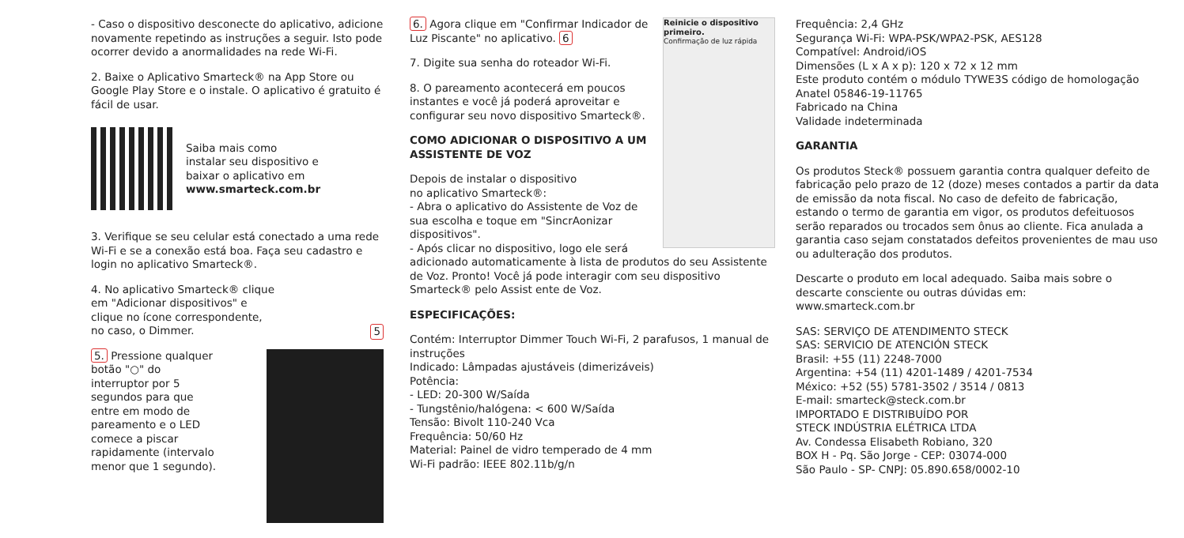- Caso o dispositivo desconecte do aplicativo, adicione novamente repetindo as instruções a seguir. Isto pode ocorrer devido a anormalidades na rede Wi-Fi.
2. Baixe o Aplicativo Smarteck® na App Store ou Google Play Store e o instale. O aplicativo é gratuito é fácil de usar.
Saiba mais como
instalar seu dispositivo e
baixar o aplicativo em
www.smarteck.com.br
3. Verifique se seu celular está conectado a uma rede Wi-Fi e se a conexão está boa. Faça seu cadastro e login no aplicativo Smarteck®.
4. No aplicativo Smarteck® clique
em "Adicionar dispositivos" e
clique no ícone correspondente,
no caso, o Dimmer. 5
5. Pressione qualquer botão "○" do interruptor por 5 segundos para que entre em modo de pareamento e o LED comece a piscar rapidamente (intervalo menor que 1 segundo).
Reinicie o dispositivo primeiro.
Confirmação de luz rápida
6. Agora clique em "Confirmar Indicador de Luz Piscante" no aplicativo. 6
7. Digite sua senha do roteador Wi-Fi.
8. O pareamento acontecerá em poucos instantes e você já poderá aproveitar e configurar seu novo dispositivo Smarteck®.
COMO ADICIONAR O DISPOSITIVO A UM ASSISTENTE DE VOZ
Depois de instalar o dispositivo
no aplicativo Smarteck®:
- Abra o aplicativo do Assistente de Voz de sua escolha e toque em "SincrAonizar dispositivos".
- Após clicar no dispositivo, logo ele será adicionado automaticamente à lista de produtos do seu Assistente de Voz. Pronto! Você já pode interagir com seu dispositivo Smarteck® pelo Assist ente de Voz.
ESPECIFICAÇÕES:
Contém: Interruptor Dimmer Touch Wi-Fi, 2 parafusos, 1 manual de instruções
Indicado: Lâmpadas ajustáveis (dimerizáveis)
Potência:
- LED: 20-300 W/Saída
- Tungstênio/halógena: < 600 W/Saída
Tensão: Bivolt 110-240 Vca
Frequência: 50/60 Hz
Material: Painel de vidro temperado de 4 mm
Wi-Fi padrão: IEEE 802.11b/g/n
Frequência: 2,4 GHz
Segurança Wi-Fi: WPA-PSK/WPA2-PSK, AES128
Compatível: Android/iOS
Dimensões (L x A x p): 120 x 72 x 12 mm
Este produto contém o módulo TYWE3S código de homologação Anatel 05846-19-11765
Fabricado na China
Validade indeterminada
GARANTIA
Os produtos Steck® possuem garantia contra qualquer defeito de fabricação pelo prazo de 12 (doze) meses contados a partir da data de emissão da nota fiscal. No caso de defeito de fabricação, estando o termo de garantia em vigor, os produtos defeituosos serão reparados ou trocados sem ônus ao cliente. Fica anulada a garantia caso sejam constatados defeitos provenientes de mau uso ou adulteração dos produtos.
Descarte o produto em local adequado. Saiba mais sobre o descarte consciente ou outras dúvidas em:
www.smarteck.com.br
SAS: SERVIÇO DE ATENDIMENTO STECK
SAS: SERVICIO DE ATENCIÓN STECK
Brasil: +55 (11) 2248-7000
Argentina: +54 (11) 4201-1489 / 4201-7534
México: +52 (55) 5781-3502 / 3514 / 0813
E-mail: smarteck@steck.com.br
IMPORTADO E DISTRIBUÍDO POR
STECK INDÚSTRIA ELÉTRICA LTDA
Av. Condessa Elisabeth Robiano, 320
BOX H - Pq. São Jorge - CEP: 03074-000
São Paulo - SP- CNPJ: 05.890.658/0002-10